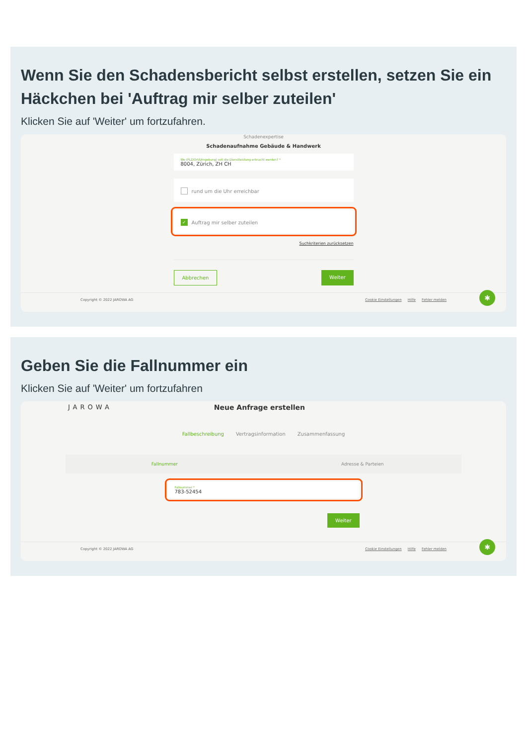Wenn Sie den Schadensbericht selbst erstellen, setzen Sie ein Häckchen bei 'Auftrag mir selber zuteilen'
Klicken Sie auf 'Weiter' um fortzufahren.
Schadenexpertise
Schadenaufnahme Gebäude & Handwerk
Wo (PLZ/Ort/Umgebung) soll die Dienstleistung erbracht werden? *
8004, Zürich, ZH CH
rund um die Uhr erreichbar
✓ Auftrag mir selber zuteilen
Suchkriterien zurücksetzen
Abbrechen Weiter
Copyright © 2022 JAROWA AG Cookie Einstellungen Hilfe Fehler melden
✱
Geben Sie die Fallnummer ein
Klicken Sie auf 'Weiter' um fortzufahren
JAROWA Neue Anfrage erstellen
Fallbeschreibung Vertragsinformation Zusammenfassung
Fallnummer Adresse & Parteien
Fallnummer *
783-52454
Weiter
Copyright © 2022 JAROWA AG Cookie Einstellungen Hilfe Fehler melden
✱